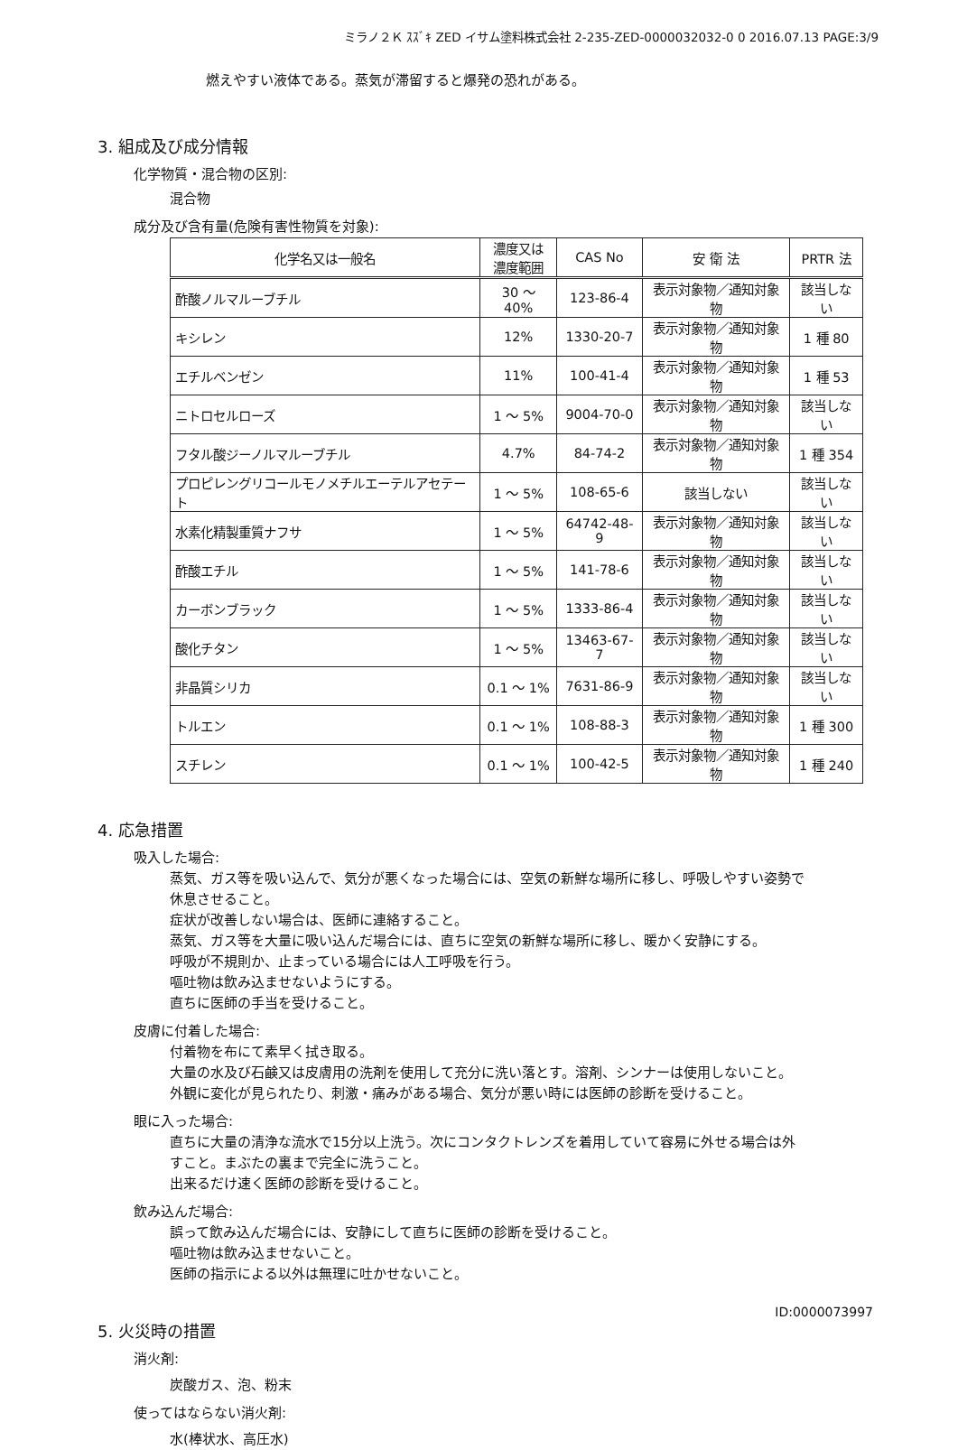ミラノ２Ｋ ｽｽﾞｷ ZED イサム塗料株式会社 2-235-ZED-0000032032-0 0 2016.07.13 PAGE:3/9
燃えやすい液体である。蒸気が滞留すると爆発の恐れがある。
3. 組成及び成分情報
化学物質・混合物の区別:
混合物
成分及び含有量(危険有害性物質を対象):
| 化学名又は一般名 | 濃度又は 濃度範囲 | CAS No | 安 衛 法 | PRTR 法 |
| --- | --- | --- | --- | --- |
| 酢酸ノルマルーブチル | 30 ～ 40% | 123-86-4 | 表示対象物／通知対象物 | 該当しない |
| キシレン | 12% | 1330-20-7 | 表示対象物／通知対象物 | 1 種 80 |
| エチルベンゼン | 11% | 100-41-4 | 表示対象物／通知対象物 | 1 種 53 |
| ニトロセルローズ | 1 ～ 5% | 9004-70-0 | 表示対象物／通知対象物 | 該当しない |
| フタル酸ジーノルマルーブチル | 4.7% | 84-74-2 | 表示対象物／通知対象物 | 1 種 354 |
| プロピレングリコールモノメチルエーテルアセテート | 1 ～ 5% | 108-65-6 | 該当しない | 該当しない |
| 水素化精製重質ナフサ | 1 ～ 5% | 64742-48-9 | 表示対象物／通知対象物 | 該当しない |
| 酢酸エチル | 1 ～ 5% | 141-78-6 | 表示対象物／通知対象物 | 該当しない |
| カーボンブラック | 1 ～ 5% | 1333-86-4 | 表示対象物／通知対象物 | 該当しない |
| 酸化チタン | 1 ～ 5% | 13463-67-7 | 表示対象物／通知対象物 | 該当しない |
| 非晶質シリカ | 0.1 ～ 1% | 7631-86-9 | 表示対象物／通知対象物 | 該当しない |
| トルエン | 0.1 ～ 1% | 108-88-3 | 表示対象物／通知対象物 | 1 種 300 |
| スチレン | 0.1 ～ 1% | 100-42-5 | 表示対象物／通知対象物 | 1 種 240 |
4. 応急措置
吸入した場合:
蒸気、ガス等を吸い込んで、気分が悪くなった場合には、空気の新鮮な場所に移し、呼吸しやすい姿勢で
休息させること。
症状が改善しない場合は、医師に連絡すること。
蒸気、ガス等を大量に吸い込んだ場合には、直ちに空気の新鮮な場所に移し、暖かく安静にする。
呼吸が不規則か、止まっている場合には人工呼吸を行う。
嘔吐物は飲み込ませないようにする。
直ちに医師の手当を受けること。
皮膚に付着した場合:
付着物を布にて素早く拭き取る。
大量の水及び石鹸又は皮膚用の洗剤を使用して充分に洗い落とす。溶剤、シンナーは使用しないこと。
外観に変化が見られたり、刺激・痛みがある場合、気分が悪い時には医師の診断を受けること。
眼に入った場合:
直ちに大量の清浄な流水で15分以上洗う。次にコンタクトレンズを着用していて容易に外せる場合は外
すこと。まぶたの裏まで完全に洗うこと。
出来るだけ速く医師の診断を受けること。
飲み込んだ場合:
誤って飲み込んだ場合には、安静にして直ちに医師の診断を受けること。
嘔吐物は飲み込ませないこと。
医師の指示による以外は無理に吐かせないこと。
5. 火災時の措置
消火剤:
炭酸ガス、泡、粉末
使ってはならない消火剤:
水(棒状水、高圧水)
ID:0000073997